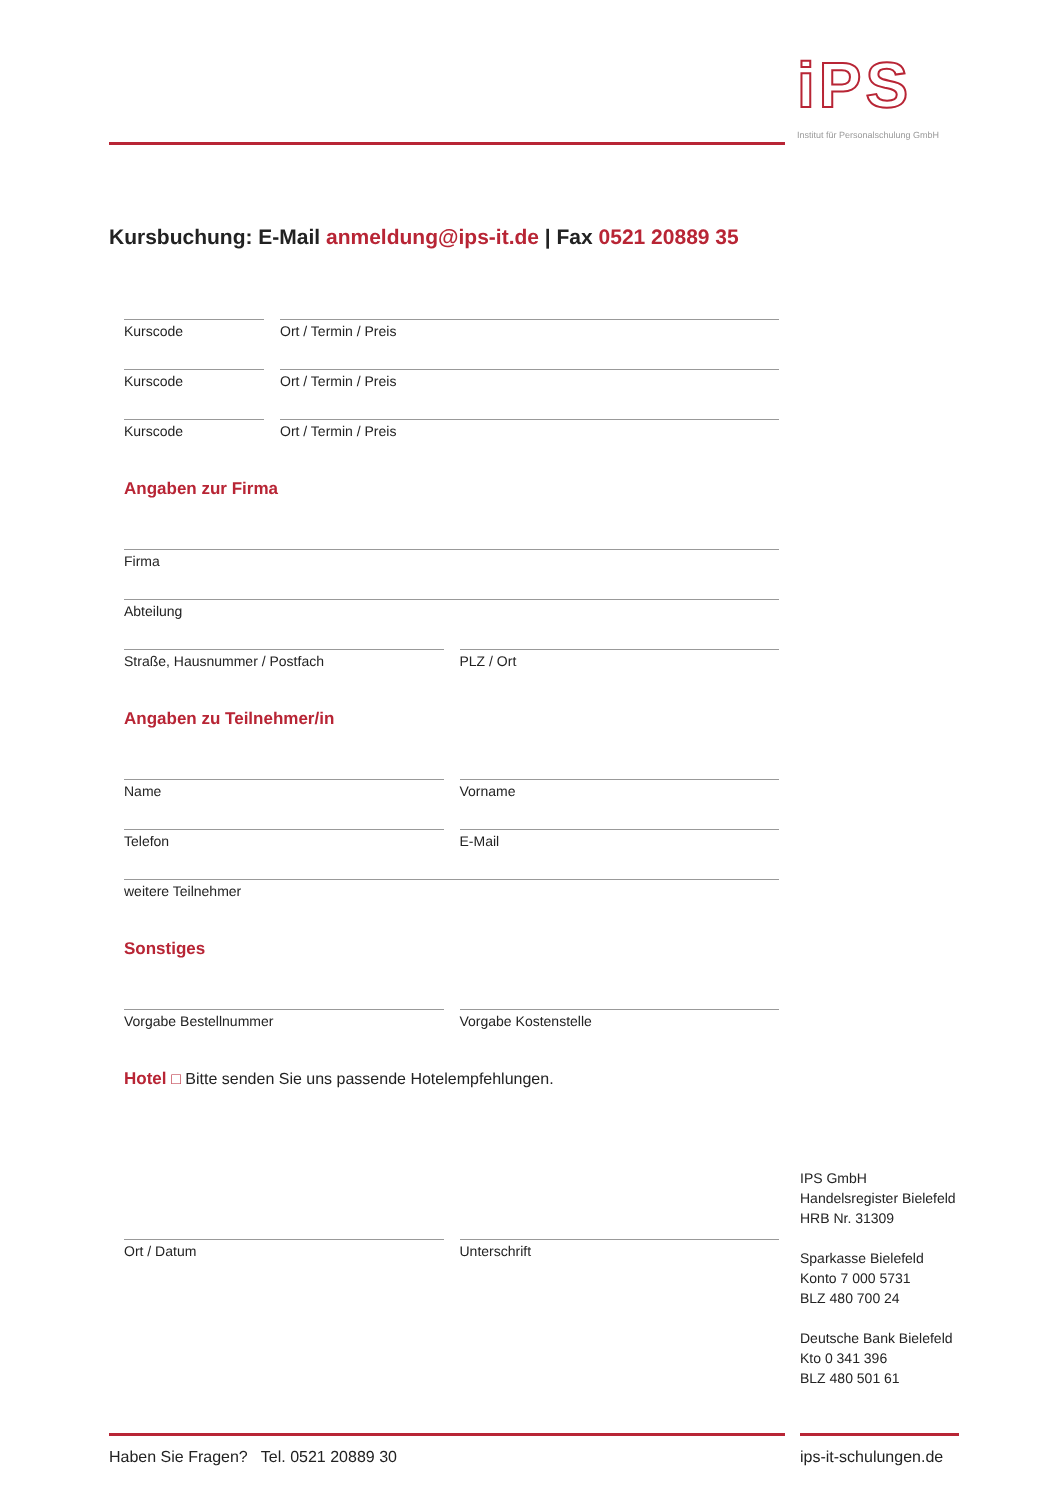iPS
Institut für Personalschulung GmbH
Kursbuchung: E-Mail anmeldung@ips-it.de | Fax 0521 20889 35
Kurscode Ort / Termin / Preis
Kurscode Ort / Termin / Preis
Kurscode Ort / Termin / Preis
Angaben zur Firma
Firma
Abteilung
Straße, Hausnummer / Postfach PLZ / Ort
Angaben zu Teilnehmer/in
Name Vorname
Telefon E-Mail
weitere Teilnehmer
Sonstiges
Vorgabe Bestellnummer Vorgabe Kostenstelle
Hotel □ Bitte senden Sie uns passende Hotelempfehlungen.
Ort / Datum Unterschrift
IPS GmbH
Handelsregister Bielefeld
HRB Nr. 31309
Sparkasse Bielefeld
Konto 7 000 5731
BLZ 480 700 24
Deutsche Bank Bielefeld
Kto 0 341 396
BLZ 480 501 61
Haben Sie Fragen? Tel. 0521 20889 30
ips-it-schulungen.de